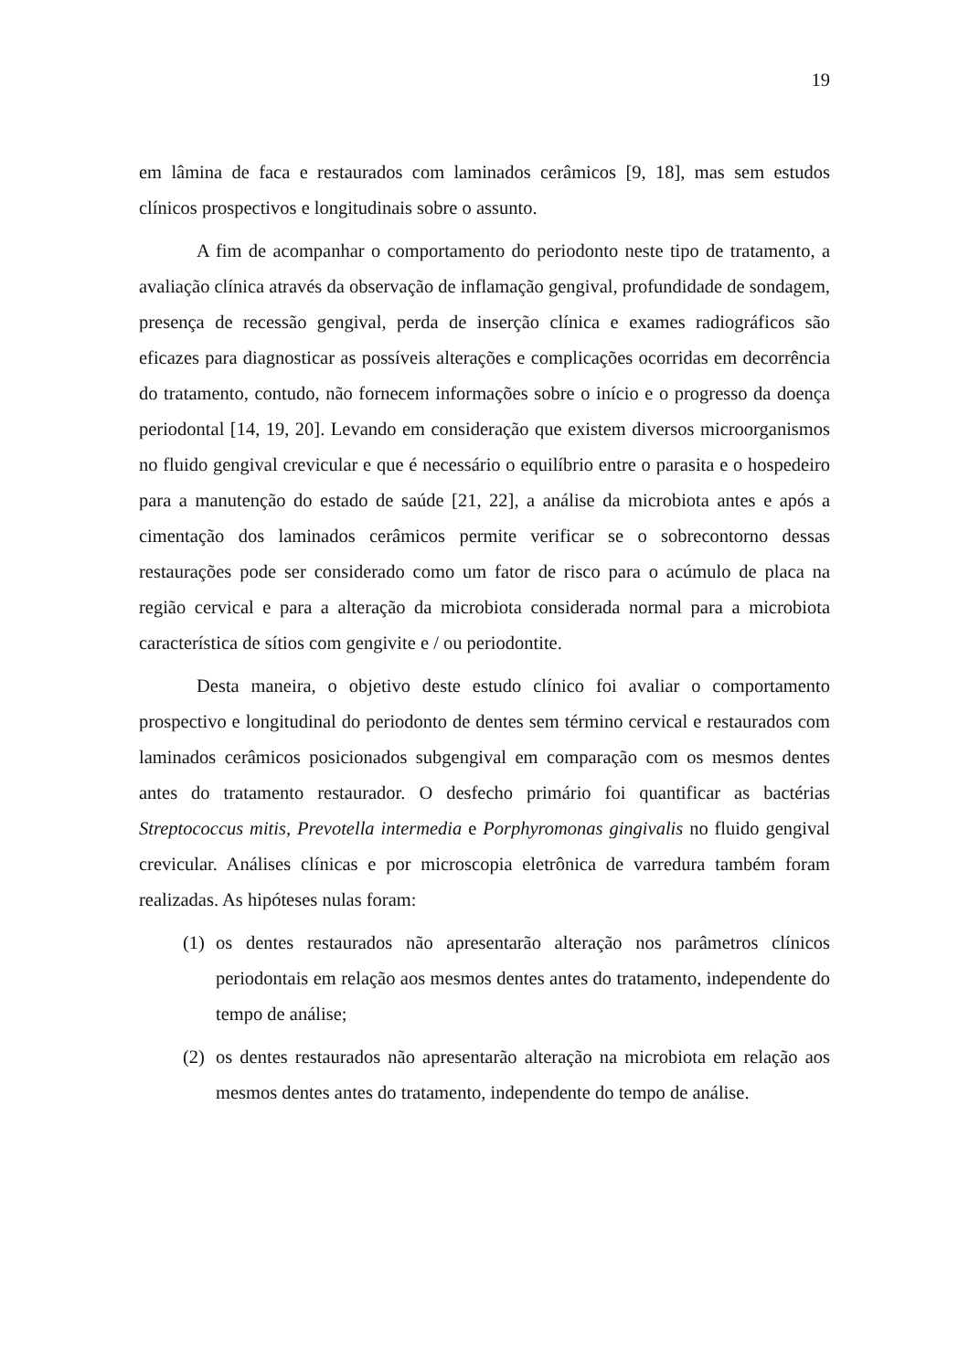19
em lâmina de faca e restaurados com laminados cerâmicos [9, 18], mas sem estudos clínicos prospectivos e longitudinais sobre o assunto.
A fim de acompanhar o comportamento do periodonto neste tipo de tratamento, a avaliação clínica através da observação de inflamação gengival, profundidade de sondagem, presença de recessão gengival, perda de inserção clínica e exames radiográficos são eficazes para diagnosticar as possíveis alterações e complicações ocorridas em decorrência do tratamento, contudo, não fornecem informações sobre o início e o progresso da doença periodontal [14, 19, 20]. Levando em consideração que existem diversos microorganismos no fluido gengival crevicular e que é necessário o equilíbrio entre o parasita e o hospedeiro para a manutenção do estado de saúde [21, 22], a análise da microbiota antes e após a cimentação dos laminados cerâmicos permite verificar se o sobrecontorno dessas restaurações pode ser considerado como um fator de risco para o acúmulo de placa na região cervical e para a alteração da microbiota considerada normal para a microbiota característica de sítios com gengivite e / ou periodontite.
Desta maneira, o objetivo deste estudo clínico foi avaliar o comportamento prospectivo e longitudinal do periodonto de dentes sem término cervical e restaurados com laminados cerâmicos posicionados subgengival em comparação com os mesmos dentes antes do tratamento restaurador. O desfecho primário foi quantificar as bactérias Streptococcus mitis, Prevotella intermedia e Porphyromonas gingivalis no fluido gengival crevicular. Análises clínicas e por microscopia eletrônica de varredura também foram realizadas. As hipóteses nulas foram:
(1) os dentes restaurados não apresentarão alteração nos parâmetros clínicos periodontais em relação aos mesmos dentes antes do tratamento, independente do tempo de análise;
(2) os dentes restaurados não apresentarão alteração na microbiota em relação aos mesmos dentes antes do tratamento, independente do tempo de análise.